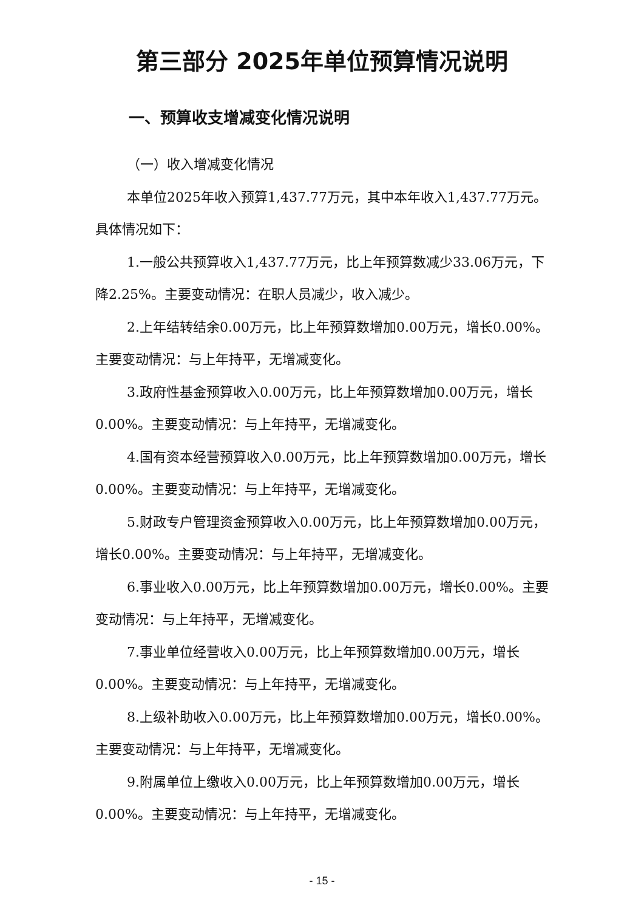第三部分 2025年单位预算情况说明
一、预算收支增减变化情况说明
（一）收入增减变化情况
本单位2025年收入预算1,437.77万元，其中本年收入1,437.77万元。具体情况如下：
1.一般公共预算收入1,437.77万元，比上年预算数减少33.06万元，下降2.25%。主要变动情况：在职人员减少，收入减少。
2.上年结转结余0.00万元，比上年预算数增加0.00万元，增长0.00%。主要变动情况：与上年持平，无增减变化。
3.政府性基金预算收入0.00万元，比上年预算数增加0.00万元，增长0.00%。主要变动情况：与上年持平，无增减变化。
4.国有资本经营预算收入0.00万元，比上年预算数增加0.00万元，增长0.00%。主要变动情况：与上年持平，无增减变化。
5.财政专户管理资金预算收入0.00万元，比上年预算数增加0.00万元，增长0.00%。主要变动情况：与上年持平，无增减变化。
6.事业收入0.00万元，比上年预算数增加0.00万元，增长0.00%。主要变动情况：与上年持平，无增减变化。
7.事业单位经营收入0.00万元，比上年预算数增加0.00万元，增长0.00%。主要变动情况：与上年持平，无增减变化。
8.上级补助收入0.00万元，比上年预算数增加0.00万元，增长0.00%。主要变动情况：与上年持平，无增减变化。
9.附属单位上缴收入0.00万元，比上年预算数增加0.00万元，增长0.00%。主要变动情况：与上年持平，无增减变化。
- 15 -